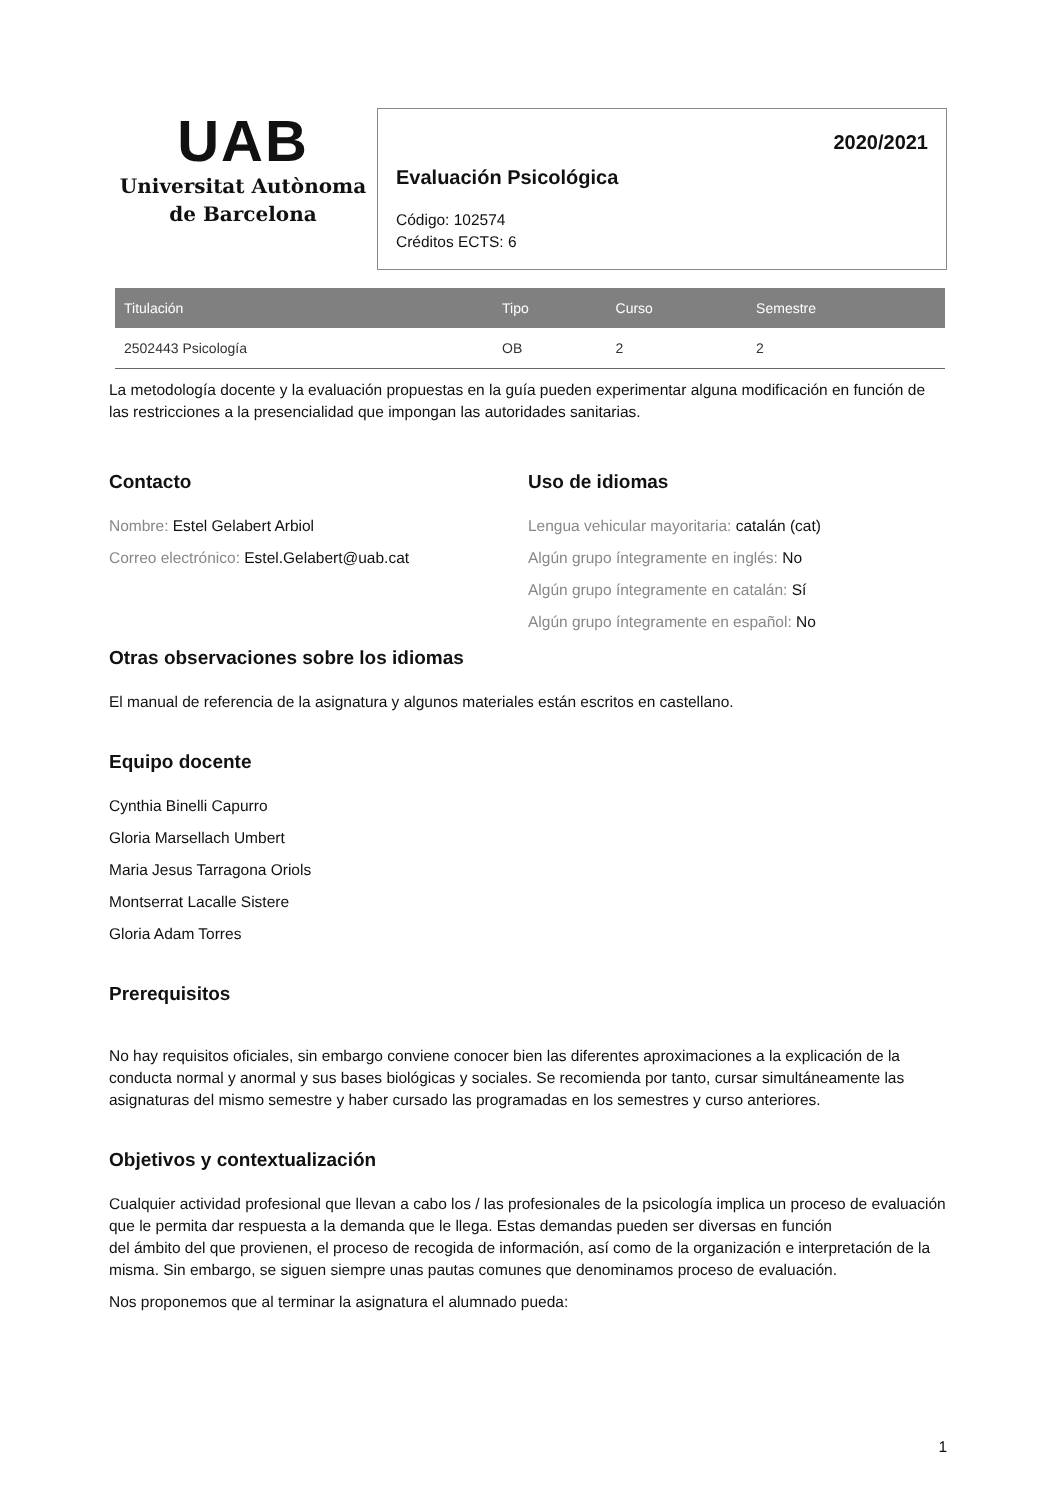UAB
Universitat Autònoma
de Barcelona
2020/2021
Evaluación Psicológica
Código: 102574
Créditos ECTS: 6
| Titulación | Tipo | Curso | Semestre |
| --- | --- | --- | --- |
| 2502443 Psicología | OB | 2 | 2 |
La metodología docente y la evaluación propuestas en la guía pueden experimentar alguna modificación en función de las restricciones a la presencialidad que impongan las autoridades sanitarias.
Contacto
Nombre: Estel Gelabert Arbiol
Correo electrónico: Estel.Gelabert@uab.cat
Uso de idiomas
Lengua vehicular mayoritaria: catalán (cat)
Algún grupo íntegramente en inglés: No
Algún grupo íntegramente en catalán: Sí
Algún grupo íntegramente en español: No
Otras observaciones sobre los idiomas
El manual de referencia de la asignatura y algunos materiales están escritos en castellano.
Equipo docente
Cynthia Binelli Capurro
Gloria Marsellach Umbert
Maria Jesus Tarragona Oriols
Montserrat Lacalle Sistere
Gloria Adam Torres
Prerequisitos
No hay requisitos oficiales, sin embargo conviene conocer bien las diferentes aproximaciones a la explicación de la conducta normal y anormal y sus bases biológicas y sociales. Se recomienda por tanto, cursar simultáneamente las asignaturas del mismo semestre y haber cursado las programadas en los semestres y curso anteriores.
Objetivos y contextualización
Cualquier actividad profesional que llevan a cabo los / las profesionales de la psicología implica un proceso de evaluación que le permita dar respuesta a la demanda que le llega. Estas demandas pueden ser diversas en función
del ámbito del que provienen, el proceso de recogida de información, así como de la organización e interpretación de la misma. Sin embargo, se siguen siempre unas pautas comunes que denominamos proceso de evaluación.
Nos proponemos que al terminar la asignatura el alumnado pueda:
1